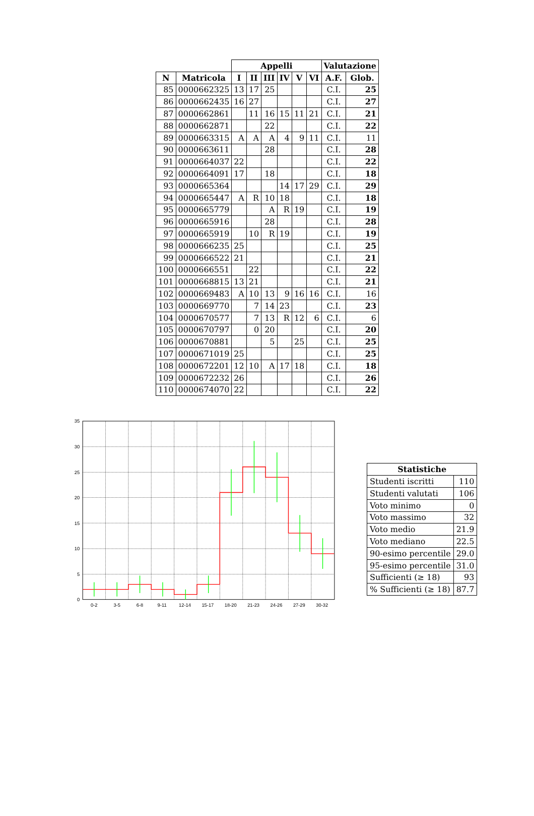| | | Appelli | | | | | | Valutazione | |
| --- | --- | --- | --- | --- | --- | --- | --- | --- | --- |
| N | Matricola | I | II | III | IV | V | VI | A.F. | Glob. |
| 85 | 0000662325 | 13 | 17 | 25 | | | | C.I. | 25 |
| 86 | 0000662435 | 16 | 27 | | | | | C.I. | 27 |
| 87 | 0000662861 | | 11 | 16 | 15 | 11 | 21 | C.I. | 21 |
| 88 | 0000662871 | | | 22 | | | | C.I. | 22 |
| 89 | 0000663315 | A | A | A | 4 | 9 | 11 | C.I. | 11 |
| 90 | 0000663611 | | | 28 | | | | C.I. | 28 |
| 91 | 0000664037 | 22 | | | | | | C.I. | 22 |
| 92 | 0000664091 | 17 | | 18 | | | | C.I. | 18 |
| 93 | 0000665364 | | | | 14 | 17 | 29 | C.I. | 29 |
| 94 | 0000665447 | A | R | 10 | 18 | | | C.I. | 18 |
| 95 | 0000665779 | | | A | R | 19 | | C.I. | 19 |
| 96 | 0000665916 | | | 28 | | | | C.I. | 28 |
| 97 | 0000665919 | | 10 | R | 19 | | | C.I. | 19 |
| 98 | 0000666235 | 25 | | | | | | C.I. | 25 |
| 99 | 0000666522 | 21 | | | | | | C.I. | 21 |
| 100 | 0000666551 | | 22 | | | | | C.I. | 22 |
| 101 | 0000668815 | 13 | 21 | | | | | C.I. | 21 |
| 102 | 0000669483 | A | 10 | 13 | 9 | 16 | 16 | C.I. | 16 |
| 103 | 0000669770 | | 7 | 14 | 23 | | | C.I. | 23 |
| 104 | 0000670577 | | 7 | 13 | R | 12 | 6 | C.I. | 6 |
| 105 | 0000670797 | | 0 | 20 | | | | C.I. | 20 |
| 106 | 0000670881 | | | 5 | | 25 | | C.I. | 25 |
| 107 | 0000671019 | 25 | | | | | | C.I. | 25 |
| 108 | 0000672201 | 12 | 10 | A | 17 | 18 | | C.I. | 18 |
| 109 | 0000672232 | 26 | | | | | | C.I. | 26 |
| 110 | 0000674070 | 22 | | | | | | C.I. | 22 |
0
5
10
15
20
25
30
35
0-2
3-5
6-8
9-11
12-14
15-17
18-20
21-23
24-26
27-29
30-32
| Statistiche | |
| --- | --- |
| Studenti iscritti | 110 |
| Studenti valutati | 106 |
| Voto minimo | 0 |
| Voto massimo | 32 |
| Voto medio | 21.9 |
| Voto mediano | 22.5 |
| 90-esimo percentile | 29.0 |
| 95-esimo percentile | 31.0 |
| Sufficienti (≥ 18) | 93 |
| % Sufficienti (≥ 18) | 87.7 |